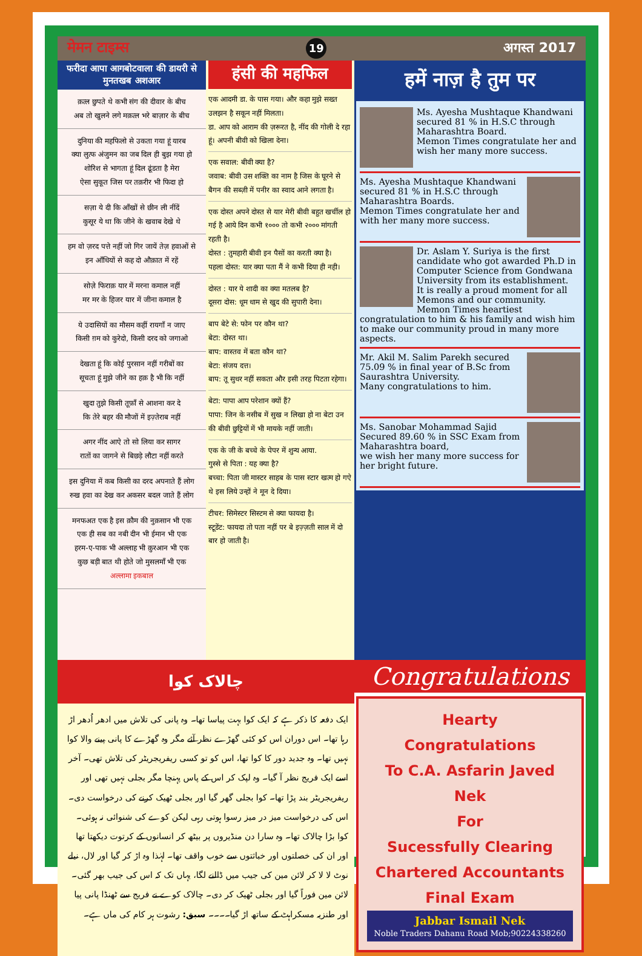मेमन टाइम्स 19 अगस्त 2017
फरीदा आपा आगबोटवाला की डायरी से मुनतखब अशआर
क़त्ल छुपते थे कभी संग की दीवार के बीच
अब तो खुलने लगे मक़त्ल भरे बाज़ार के बीच
दुनिया की महफिलो से उकता गया हूं यारब
क्या लुत्फ अंजुमन का जब दिल ही बुझ गया हो
शोरिश से भागता हूं दिल ढूंडता है मेरा
ऐसा सुकूत जिस पर तक़रीर भी फिदा हो
सज़ा ये दी कि आँखों से छीन ली नींदें
कुसूर ये था कि जीने के खवाब देखे थे
हम वो ज़रद पत्ते नहीं जो गिर जायें तेज़ हवाओं से
इन आँधियों से कह दो औक़ात में रहें
सोज़े फिराक़ यार में मरना कमाल नहीं
मर मर के हिजर यार में जीना कमाल है
ये उदासियों का मौसम कहीं रायगाँ न जाए
किसी ग़म को कुरेदो, किसी दरद को जगाओ
देखता हूं कि कोई पुरसान नहीं गरीबों का
सूचता हूं मुझे जीने का हक़ है भी कि नहीं
खुदा तुझे किसी तूफ़ाँ से आशना कर दे
कि तेरे बहर की मौजों में इज़्तेराब नहीं
अगर नींद आऐ तो सो लिया कर सागर
रातों का जागने से बिछड़े लौटा नहीं करते
इस दुनिया में कब किसी का दरद अपनाते हैं लोग
रुख हवा का देख कर अकसर बदल जाते हैं लोग
मनफअत एक है इस क़ौम की नुक़सान भी एक
एक ही सब का नबी दीन भी ईमान भी एक
हरम-ए-पाक भी अल्लाह भी क़ुरआन भी एक
कुछ बड़ी बात थी होते जो मुसलमाँ भी एक
अल्लामा इकबाल
हंसी की महफिल
एक आदमी डा. के पास गया। और कहा मुझे सख्त उलझन है सकून नहीं मिलता।
डा. आप को आराम की ज़रूरत है, नींद की गोली दे रहा हूं। अपनी बीवी को खिला देना।
एक सवाल: बीवी क्या है?
जवाब: बीवी उस शक्ति का नाम है जिस के घूरने से बैगन की सब्ज़ी में पनीर का स्वाद आने लगता है।
एक दोस्त अपने दोस्त से यार मेरी बीवी बहुत खर्चील हो गई है आये दिन कभी १००० तो कभी २००० मांगती रहती है।
दोस्त : तुमहारी बीवी इन पैसों का करती क्या है।
पहला दोस्त: यार क्या पता मैं ने कभी दिया ही नही।
दोस्त : यार ये शादी का क्या मतलब है?
दूसरा दोस: धूम धाम से खुद की सुपारी देना।
बाप बेटे से: फोन पर कौन था?
बेटा: दोस्त था।
बाप: वास्तव में बता कौन था?
बेटा: संजय दत्त।
बाप: तू सुधर नहीं सकता और इसी तरह पिटता रहेगा।
बेटा: पापा आप परेशान क्यों हैं?
पापा: जिन के नसीब में सुख न लिखा हो ना बेटा उन की बीवी छुट्टियों में भी मायके नहीं जाती।
एक के जी के बच्चे के पेपर में शुन्य आया.
गुस्से से पिता : यह क्या है?
बच्चा: पिता जी मास्टर साहब के पास स्टार खत्म हो गऐ थे इस लिये उन्हों ने मून दे दिया।
टीचर: सिमेस्टर सिस्टम से क्या फायदा है।
स्टूडेंट: फायदा तो पता नहीं पर बे इज़्ज़ती साल में दो बार हो जाती है।
हमें नाज़ है तुम पर
Ms. Ayesha Mushtaque Khandwani secured 81 % in H.S.C through Maharashtra Board.
Memon Times congratulate her and wish her many more success.
Ms. Ayesha Mushtaque Khandwani secured 81 % in H.S.C through Maharashtra Boards.
Memon Times congratulate her and with her many more success.
Dr. Aslam Y. Suriya is the first candidate who got awarded Ph.D in Computer Science from Gondwana University from its establishment.
It is really a proud moment for all Memons and our community.
Memon Times heartiest congratulation to him & his family and wish him to make our community proud in many more aspects.
Mr. Akil M. Salim Parekh secured 75.09 % in final year of B.Sc from Saurashtra University.
Many congratulations to him.
Ms. Sanobar Mohammad Sajid Secured 89.60 % in SSC Exam from Maharashtra board,
we wish her many more success for her bright future.
چالاک کوا
ایک دفعہ کا ذکر ہے کہ ایک کوا بہت پیاسا تھا۔ وہ پانی کی تلاش میں ادھر اُدھر اڑ رہا تھا۔ اس دوران اس کو کئی گھڑے نظر آئے مگر وہ گھڑے کا پانی پینے والا کوا نہیں تھا۔ وہ جدید دور کا کوا تھا، اس کو تو کسی ریفریجریٹر کی تلاش تھی۔ آخر اسے ایک فریج نظر آ گیا۔ وہ لپک کر اس کے پاس پہنچا مگر بجلی نہیں تھی اور ریفریجریٹر بند پڑا تھا۔ کوا بجلی گھر گیا اور بجلی ٹھیک کرنے کی درخواست دی۔ اس کی درخواست میز در میز رسوا ہوتی رہی لیکن کوے کی شنوائی نہ ہوئی۔ کوا بڑا چالاک تھا۔ وہ سارا دن منڈیروں پر بیٹھ کر انسانوں کے کرتوت دیکھتا تھا اور ان کی خصلتوں اور خباثتوں سے خوب واقف تھا۔ لہٰذا وہ اڑ کر گیا اور لال، نیلے نوٹ لا لا کر لائن مین کی جیب میں ڈالنے لگا، یہاں تک کہ اس کی جیب بھر گئی۔ لائن مین فوراً گیا اور بجلی ٹھیک کر دی۔ چالاک کوے نے فریج سے ٹھنڈا پانی پیا اور طنزیہ مسکراہٹ کے ساتھ اڑ گیا۔۔۔۔ سبق: رشوت ہر کام کی ماں ہے۔
Congratulations
Hearty
Congratulations
To C.A. Asfarin Javed Nek
For
Sucessfully Clearing
Chartered Accountants
Final Exam
Jabbar Ismail Nek
Noble Traders Dahanu Road Mob;90224338260